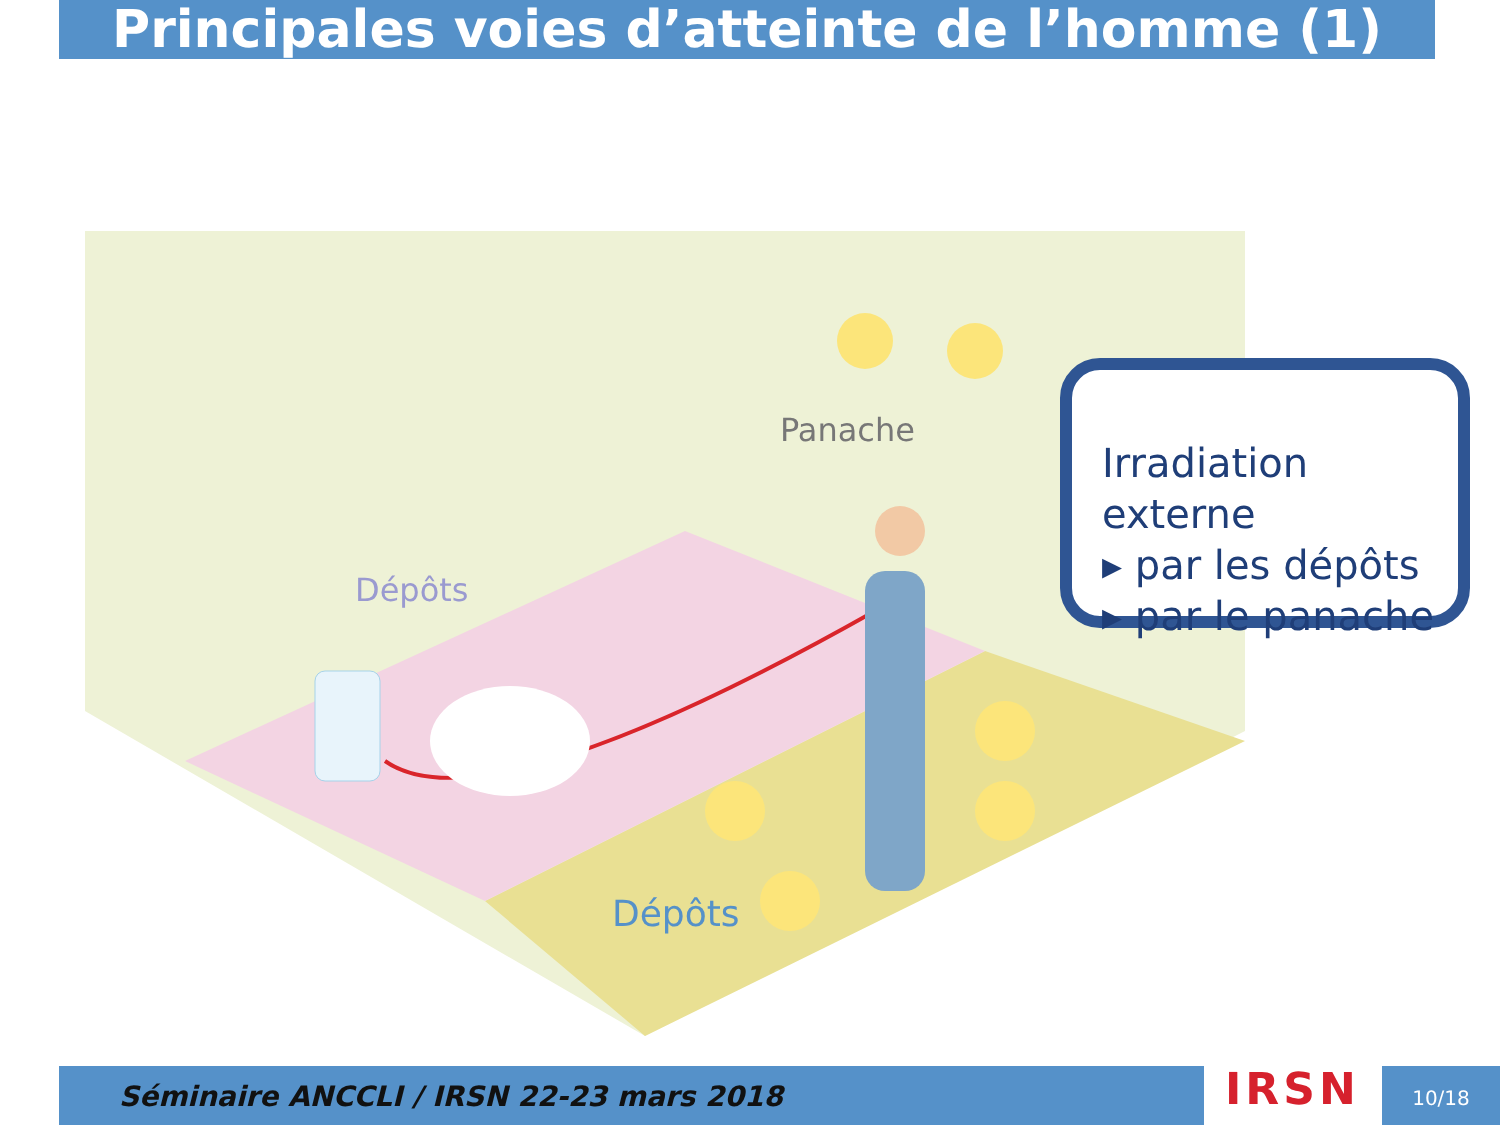Principales voies d’atteinte de l’homme (1)
Dépôts
Panache
Dépôts
Irradiation externe
▸ par les dépôts
▸ par le panache
Séminaire ANCCLI / IRSN 22-23 mars 2018 IRSN 10/18